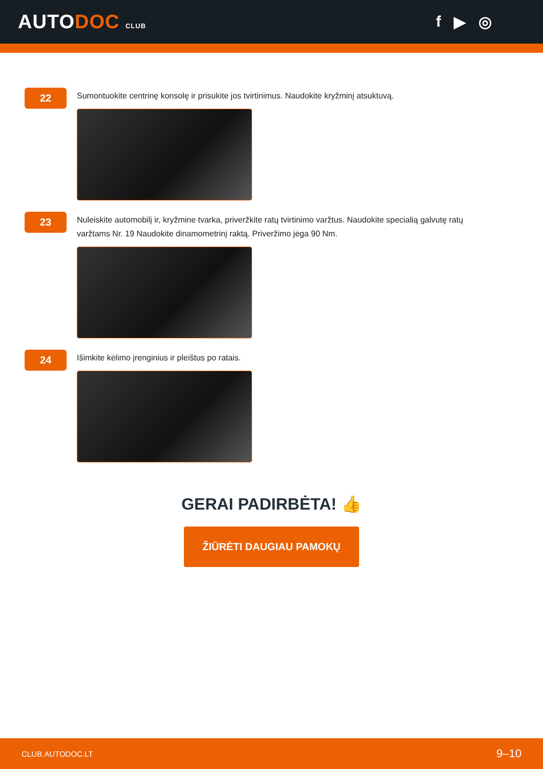AUTODOC CLUB
f ▶ ◎
22
Sumontuokite centrinę konsolę ir prisukite jos tvirtinimus. Naudokite kryžminį atsuktuvą.
23
Nuleiskite automobilį ir, kryžmine tvarka, priveržkite ratų tvirtinimo varžtus. Naudokite specialią galvutę ratų varžtams Nr. 19 Naudokite dinamometrinį raktą. Priveržimo jėga 90 Nm.
24
Išimkite kėlimo įrenginius ir pleištus po ratais.
GERAI PADIRBĖTA! 👍
ŽIŪRĖTI DAUGIAU PAMOKŲ
CLUB.AUTODOC.LT 9–10